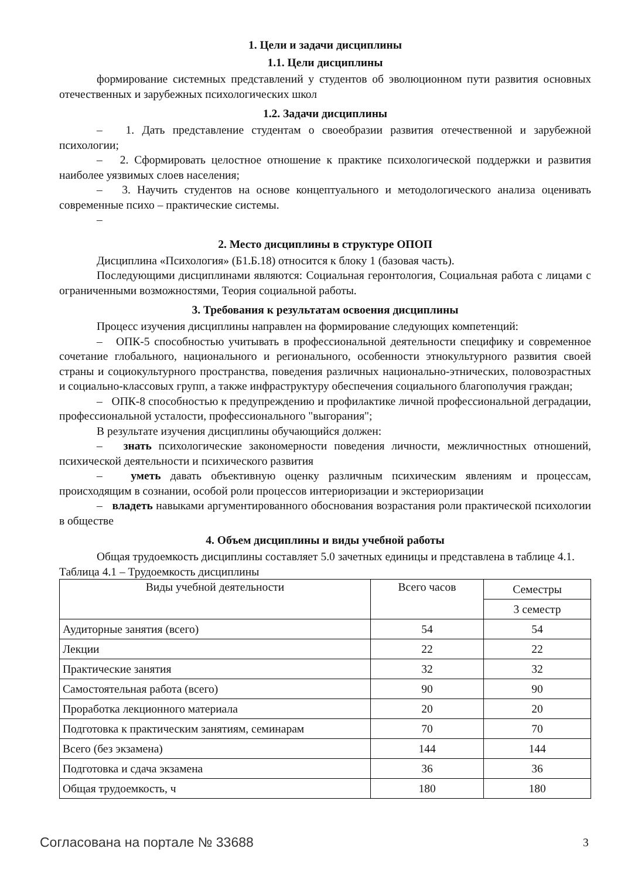1. Цели и задачи дисциплины
1.1. Цели дисциплины
формирование системных представлений у студентов об эволюционном пути развития основных отечественных и зарубежных психологических школ
1.2. Задачи дисциплины
– 1. Дать представление студентам о своеобразии развития отечественной и зарубежной психологии;
– 2. Сформировать целостное отношение к практике психологической поддержки и развития наиболее уязвимых слоев населения;
– 3. Научить студентов на основе концептуального и методологического анализа оценивать современные психо – практические системы.
–
2. Место дисциплины в структуре ОПОП
Дисциплина «Психология» (Б1.Б.18) относится к блоку 1 (базовая часть).
Последующими дисциплинами являются: Социальная геронтология, Социальная работа с лицами с ограниченными возможностями, Теория социальной работы.
3. Требования к результатам освоения дисциплины
Процесс изучения дисциплины направлен на формирование следующих компетенций:
– ОПК-5 способностью учитывать в профессиональной деятельности специфику и современное сочетание глобального, национального и регионального, особенности этнокультурного развития своей страны и социокультурного пространства, поведения различных национально-этнических, половозрастных и социально-классовых групп, а также инфраструктуру обеспечения социального благополучия граждан;
– ОПК-8 способностью к предупреждению и профилактике личной профессиональной деградации, профессиональной усталости, профессионального "выгорания";
В результате изучения дисциплины обучающийся должен:
– знать психологические закономерности поведения личности, межличностных отношений, психической деятельности и психического развития
– уметь давать объективную оценку различным психическим явлениям и процессам, происходящим в сознании, особой роли процессов интериоризации и экстериоризации
– владеть навыками аргументированного обоснования возрастания роли практической психологии в обществе
4. Объем дисциплины и виды учебной работы
Общая трудоемкость дисциплины составляет 5.0 зачетных единицы и представлена в таблице 4.1.
Таблица 4.1 – Трудоемкость дисциплины
| Виды учебной деятельности | Всего часов | Семестры |
| --- | --- | --- |
| | | 3 семестр |
| Аудиторные занятия (всего) | 54 | 54 |
| Лекции | 22 | 22 |
| Практические занятия | 32 | 32 |
| Самостоятельная работа (всего) | 90 | 90 |
| Проработка лекционного материала | 20 | 20 |
| Подготовка к практическим занятиям, семинарам | 70 | 70 |
| Всего (без экзамена) | 144 | 144 |
| Подготовка и сдача экзамена | 36 | 36 |
| Общая трудоемкость, ч | 180 | 180 |
Согласована на портале № 33688 3